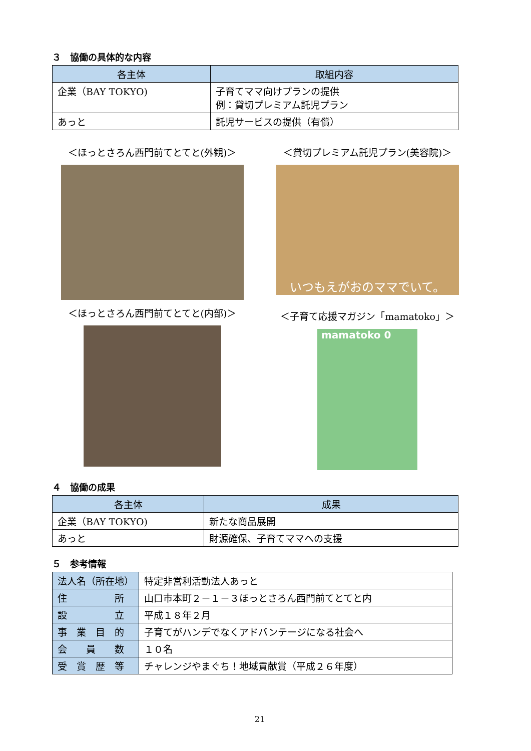３　協働の具体的な内容
| 各主体 | 取組内容 |
| --- | --- |
| 企業（BAY TOKYO) | 子育てママ向けプランの提供 例：貸切プレミアム託児プラン |
| あっと | 託児サービスの提供（有償） |
＜ほっとさろん西門前てとてと(外観)＞ ＜貸切プレミアム託児プラン(美容院)＞
いつもえがおのママでいて。
＜ほっとさろん西門前てとてと(内部)＞ ＜子育て応援マガジン「mamatoko」＞
mamatoko 0
４　協働の成果
| 各主体 | 成果 |
| --- | --- |
| 企業（BAY TOKYO) | 新たな商品展開 |
| あっと | 財源確保、子育てママへの支援 |
５　参考情報
| 法人名（所在地） | 特定非営利活動法人あっと |
| 住 所 | 山口市本町２－１－３ほっとさろん西門前てとてと内 |
| 設 立 | 平成１８年２月 |
| 事 業 目 的 | 子育てがハンデでなくアドバンテージになる社会へ |
| 会 員 数 | １０名 |
| 受 賞 歴 等 | チャレンジやまぐち！地域貢献賞（平成２６年度） |
21